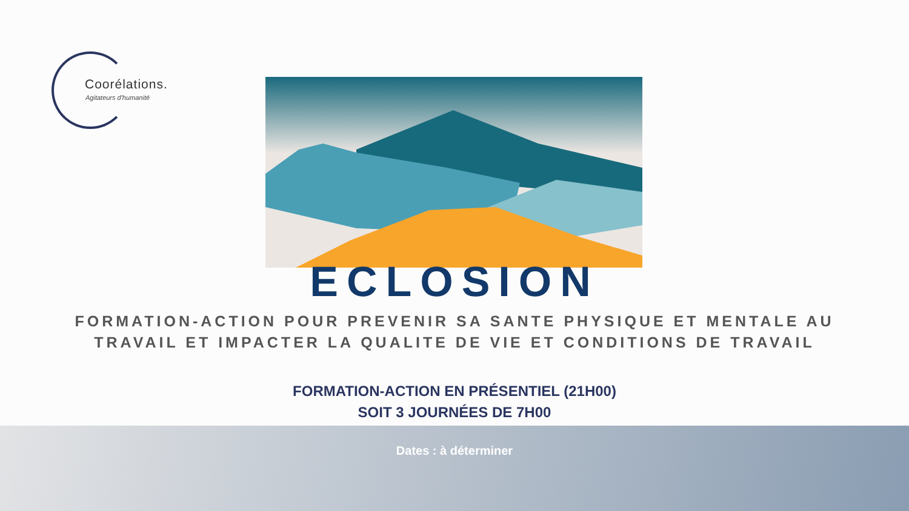Coorélations.
Agitateurs d'humanité
ECLOSION
FORMATION-ACTION POUR PREVENIR SA SANTE PHYSIQUE ET MENTALE AU
TRAVAIL ET IMPACTER LA QUALITE DE VIE ET CONDITIONS DE TRAVAIL
FORMATION-ACTION EN PRÉSENTIEL (21H00)
SOIT 3 JOURNÉES DE 7H00
Dates : à déterminer